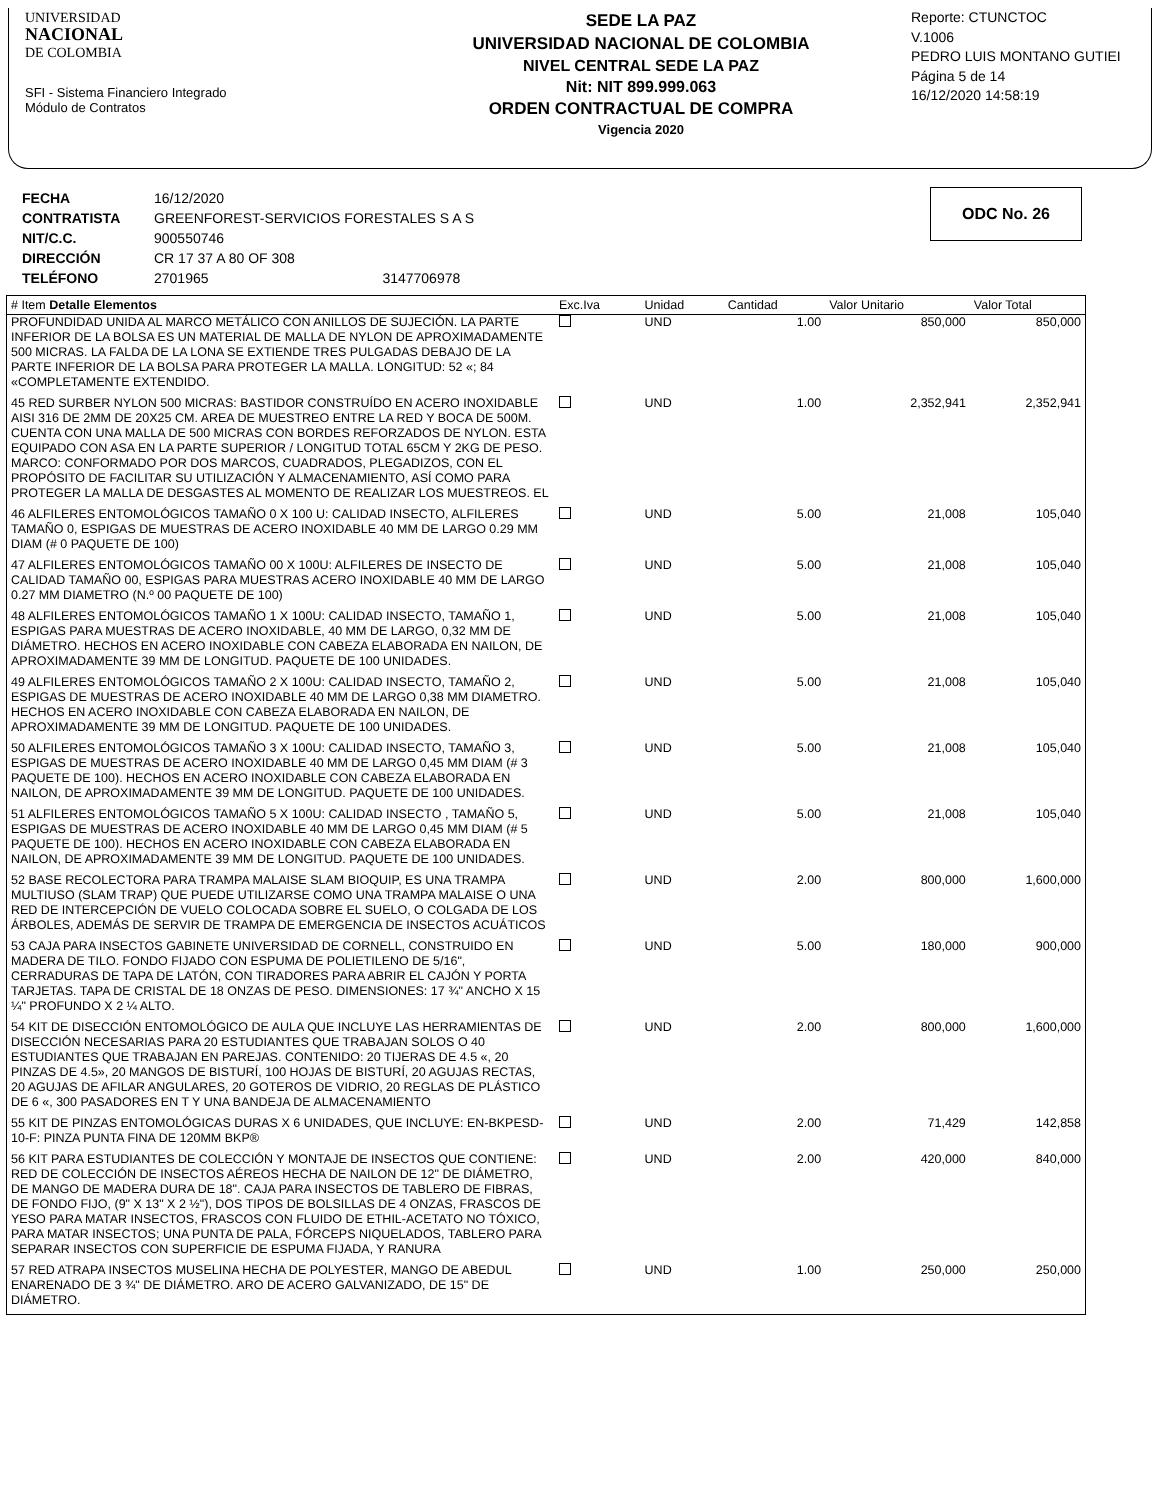UNIVERSIDAD
NACIONAL
DE COLOMBIA
SFI - Sistema Financiero Integrado
Módulo de Contratos
SEDE LA PAZ
UNIVERSIDAD NACIONAL DE COLOMBIA
NIVEL CENTRAL SEDE LA PAZ
Nit: NIT 899.999.063
ORDEN CONTRACTUAL DE COMPRA
Vigencia 2020
Reporte: CTUNCTOC
V.1006
PEDRO LUIS MONTANO GUTIEI
Página 5 de 14
16/12/2020 14:58:19
| FECHA | 16/12/2020 |
| CONTRATISTA | GREENFOREST-SERVICIOS FORESTALES S A S |
| NIT/C.C. | 900550746 |
| DIRECCIÓN | CR 17 37 A 80 OF 308 |
| TELÉFONO | 2701965 3147706978 |
ODC No. 26
| # Item Detalle Elementos | Exc.Iva | Unidad | Cantidad | Valor Unitario | Valor Total |
| --- | --- | --- | --- | --- | --- |
| PROFUNDIDAD UNIDA AL MARCO METÁLICO CON ANILLOS DE SUJECIÓN. LA PARTE INFERIOR DE LA BOLSA ES UN MATERIAL DE MALLA DE NYLON DE APROXIMADAMENTE 500 MICRAS. LA FALDA DE LA LONA SE EXTIENDE TRES PULGADAS DEBAJO DE LA PARTE INFERIOR DE LA BOLSA PARA PROTEGER LA MALLA. LONGITUD: 52 «; 84 «COMPLETAMENTE EXTENDIDO. | | UND | 1.00 | 850,000 | 850,000 |
| 45 RED SURBER NYLON 500 MICRAS: BASTIDOR CONSTRUÍDO EN ACERO INOXIDABLE AISI 316 DE 2MM DE 20X25 CM. AREA DE MUESTREO ENTRE LA RED Y BOCA DE 500M. CUENTA CON UNA MALLA DE 500 MICRAS CON BORDES REFORZADOS DE NYLON. ESTA EQUIPADO CON ASA EN LA PARTE SUPERIOR / LONGITUD TOTAL 65CM Y 2KG DE PESO. MARCO: CONFORMADO POR DOS MARCOS, CUADRADOS, PLEGADIZOS, CON EL PROPÓSITO DE FACILITAR SU UTILIZACIÓN Y ALMACENAMIENTO, ASÍ COMO PARA PROTEGER LA MALLA DE DESGASTES AL MOMENTO DE REALIZAR LOS MUESTREOS. EL | | UND | 1.00 | 2,352,941 | 2,352,941 |
| 46 ALFILERES ENTOMOLÓGICOS TAMAÑO 0 X 100 U: CALIDAD INSECTO, ALFILERES TAMAÑO 0, ESPIGAS DE MUESTRAS DE ACERO INOXIDABLE 40 MM DE LARGO 0.29 MM DIAM (# 0 PAQUETE DE 100) | | UND | 5.00 | 21,008 | 105,040 |
| 47 ALFILERES ENTOMOLÓGICOS TAMAÑO 00 X 100U: ALFILERES DE INSECTO DE CALIDAD TAMAÑO 00, ESPIGAS PARA MUESTRAS ACERO INOXIDABLE 40 MM DE LARGO 0.27 MM DIAMETRO (N.º 00 PAQUETE DE 100) | | UND | 5.00 | 21,008 | 105,040 |
| 48 ALFILERES ENTOMOLÓGICOS TAMAÑO 1 X 100U: CALIDAD INSECTO, TAMAÑO 1, ESPIGAS PARA MUESTRAS DE ACERO INOXIDABLE, 40 MM DE LARGO, 0,32 MM DE DIÁMETRO. HECHOS EN ACERO INOXIDABLE CON CABEZA ELABORADA EN NAILON, DE APROXIMADAMENTE 39 MM DE LONGITUD. PAQUETE DE 100 UNIDADES. | | UND | 5.00 | 21,008 | 105,040 |
| 49 ALFILERES ENTOMOLÓGICOS TAMAÑO 2 X 100U: CALIDAD INSECTO, TAMAÑO 2, ESPIGAS DE MUESTRAS DE ACERO INOXIDABLE 40 MM DE LARGO 0,38 MM DIAMETRO. HECHOS EN ACERO INOXIDABLE CON CABEZA ELABORADA EN NAILON, DE APROXIMADAMENTE 39 MM DE LONGITUD. PAQUETE DE 100 UNIDADES. | | UND | 5.00 | 21,008 | 105,040 |
| 50 ALFILERES ENTOMOLÓGICOS TAMAÑO 3 X 100U: CALIDAD INSECTO, TAMAÑO 3, ESPIGAS DE MUESTRAS DE ACERO INOXIDABLE 40 MM DE LARGO 0,45 MM DIAM (# 3 PAQUETE DE 100). HECHOS EN ACERO INOXIDABLE CON CABEZA ELABORADA EN NAILON, DE APROXIMADAMENTE 39 MM DE LONGITUD. PAQUETE DE 100 UNIDADES. | | UND | 5.00 | 21,008 | 105,040 |
| 51 ALFILERES ENTOMOLÓGICOS TAMAÑO 5 X 100U: CALIDAD INSECTO , TAMAÑO 5, ESPIGAS DE MUESTRAS DE ACERO INOXIDABLE 40 MM DE LARGO 0,45 MM DIAM (# 5 PAQUETE DE 100). HECHOS EN ACERO INOXIDABLE CON CABEZA ELABORADA EN NAILON, DE APROXIMADAMENTE 39 MM DE LONGITUD. PAQUETE DE 100 UNIDADES. | | UND | 5.00 | 21,008 | 105,040 |
| 52 BASE RECOLECTORA PARA TRAMPA MALAISE SLAM BIOQUIP, ES UNA TRAMPA MULTIUSO (SLAM TRAP) QUE PUEDE UTILIZARSE COMO UNA TRAMPA MALAISE O UNA RED DE INTERCEPCIÓN DE VUELO COLOCADA SOBRE EL SUELO, O COLGADA DE LOS ÁRBOLES, ADEMÁS DE SERVIR DE TRAMPA DE EMERGENCIA DE INSECTOS ACUÁTICOS | | UND | 2.00 | 800,000 | 1,600,000 |
| 53 CAJA PARA INSECTOS GABINETE UNIVERSIDAD DE CORNELL, CONSTRUIDO EN MADERA DE TILO. FONDO FIJADO CON ESPUMA DE POLIETILENO DE 5/16", CERRADURAS DE TAPA DE LATÓN, CON TIRADORES PARA ABRIR EL CAJÓN Y PORTA TARJETAS. TAPA DE CRISTAL DE 18 ONZAS DE PESO. DIMENSIONES: 17 ¾" ANCHO X 15 ¼" PROFUNDO X 2 ¼ ALTO. | | UND | 5.00 | 180,000 | 900,000 |
| 54 KIT DE DISECCIÓN ENTOMOLÓGICO DE AULA QUE INCLUYE LAS HERRAMIENTAS DE DISECCIÓN NECESARIAS PARA 20 ESTUDIANTES QUE TRABAJAN SOLOS O 40 ESTUDIANTES QUE TRABAJAN EN PAREJAS. CONTENIDO: 20 TIJERAS DE 4.5 «, 20 PINZAS DE 4.5», 20 MANGOS DE BISTURÍ, 100 HOJAS DE BISTURÍ, 20 AGUJAS RECTAS, 20 AGUJAS DE AFILAR ANGULARES, 20 GOTEROS DE VIDRIO, 20 REGLAS DE PLÁSTICO DE 6 «, 300 PASADORES EN T Y UNA BANDEJA DE ALMACENAMIENTO | | UND | 2.00 | 800,000 | 1,600,000 |
| 55 KIT DE PINZAS ENTOMOLÓGICAS DURAS X 6 UNIDADES, QUE INCLUYE: EN-BKPESD-10-F: PINZA PUNTA FINA DE 120MM BKP® | | UND | 2.00 | 71,429 | 142,858 |
| 56 KIT PARA ESTUDIANTES DE COLECCIÓN Y MONTAJE DE INSECTOS QUE CONTIENE: RED DE COLECCIÓN DE INSECTOS AÉREOS HECHA DE NAILON DE 12" DE DIÁMETRO, DE MANGO DE MADERA DURA DE 18". CAJA PARA INSECTOS DE TABLERO DE FIBRAS, DE FONDO FIJO, (9" X 13" X 2 ½"), DOS TIPOS DE BOLSILLAS DE 4 ONZAS, FRASCOS DE YESO PARA MATAR INSECTOS, FRASCOS CON FLUIDO DE ETHIL-ACETATO NO TÓXICO, PARA MATAR INSECTOS; UNA PUNTA DE PALA, FÓRCEPS NIQUELADOS, TABLERO PARA SEPARAR INSECTOS CON SUPERFICIE DE ESPUMA FIJADA, Y RANURA | | UND | 2.00 | 420,000 | 840,000 |
| 57 RED ATRAPA INSECTOS MUSELINA HECHA DE POLYESTER, MANGO DE ABEDUL ENARENADO DE 3 ¾" DE DIÁMETRO. ARO DE ACERO GALVANIZADO, DE 15" DE DIÁMETRO. | | UND | 1.00 | 250,000 | 250,000 |